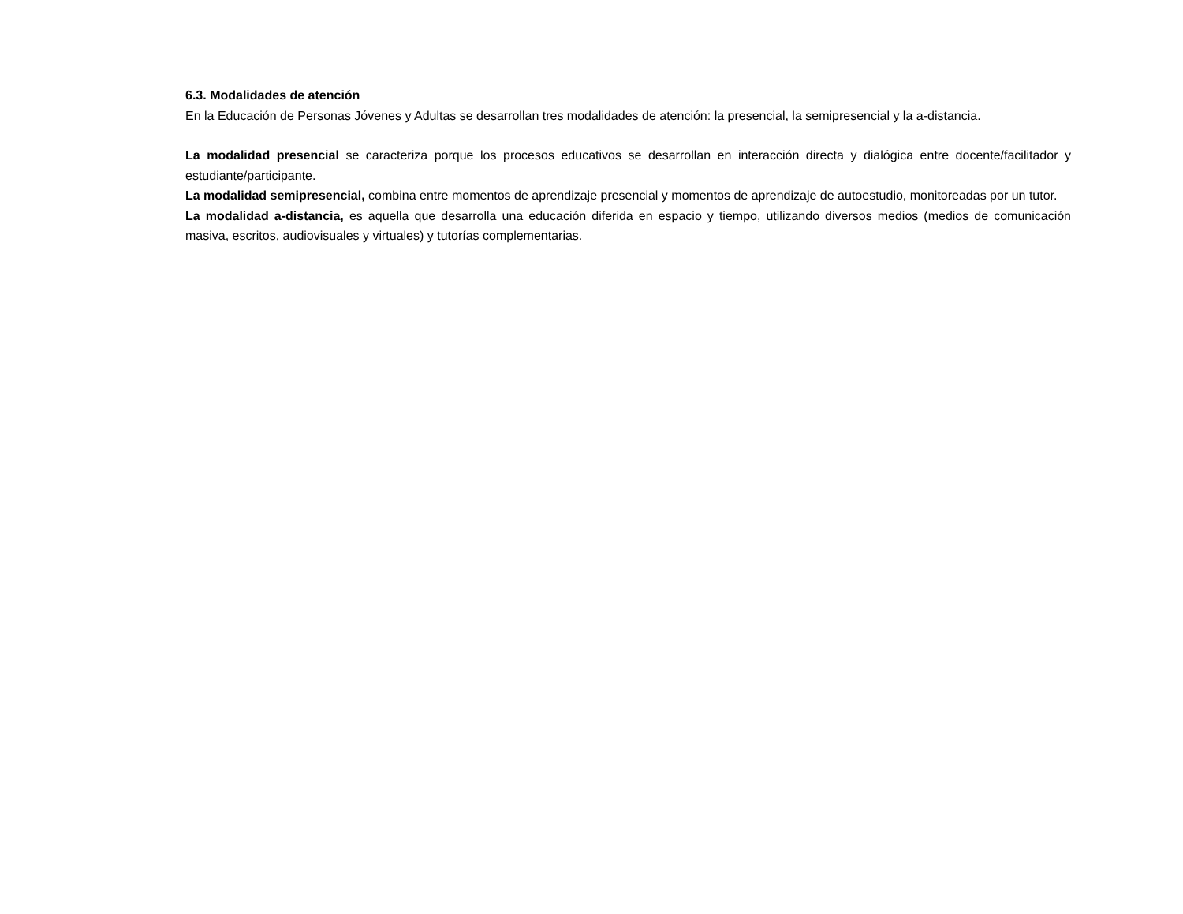6.3. Modalidades de atención
En la Educación de Personas Jóvenes y Adultas se desarrollan tres modalidades de atención: la presencial, la semipresencial y la a-distancia.
La modalidad presencial se caracteriza porque los procesos educativos se desarrollan en interacción directa y dialógica entre docente/facilitador y estudiante/participante.
La modalidad semipresencial, combina entre momentos de aprendizaje presencial y momentos de aprendizaje de autoestudio, monitoreadas por un tutor.
La modalidad a-distancia, es aquella que desarrolla una educación diferida en espacio y tiempo, utilizando diversos medios (medios de comunicación masiva, escritos, audiovisuales y virtuales) y tutorías complementarias.